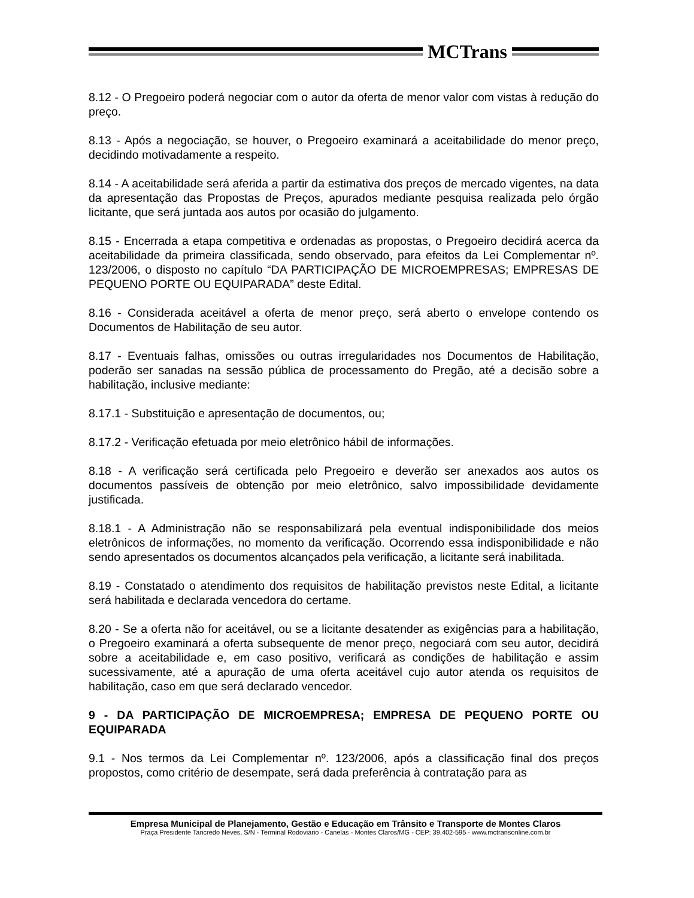MCTrans
8.12 - O Pregoeiro poderá negociar com o autor da oferta de menor valor com vistas à redução do preço.
8.13 - Após a negociação, se houver, o Pregoeiro examinará a aceitabilidade do menor preço, decidindo motivadamente a respeito.
8.14 - A aceitabilidade será aferida a partir da estimativa dos preços de mercado vigentes, na data da apresentação das Propostas de Preços, apurados mediante pesquisa realizada pelo órgão licitante, que será juntada aos autos por ocasião do julgamento.
8.15 - Encerrada a etapa competitiva e ordenadas as propostas, o Pregoeiro decidirá acerca da aceitabilidade da primeira classificada, sendo observado, para efeitos da Lei Complementar nº. 123/2006, o disposto no capítulo “DA PARTICIPAÇÃO DE MICROEMPRESAS; EMPRESAS DE PEQUENO PORTE OU EQUIPARADA” deste Edital.
8.16 - Considerada aceitável a oferta de menor preço, será aberto o envelope contendo os Documentos de Habilitação de seu autor.
8.17 - Eventuais falhas, omissões ou outras irregularidades nos Documentos de Habilitação, poderão ser sanadas na sessão pública de processamento do Pregão, até a decisão sobre a habilitação, inclusive mediante:
8.17.1 - Substituição e apresentação de documentos, ou;
8.17.2 - Verificação efetuada por meio eletrônico hábil de informações.
8.18 - A verificação será certificada pelo Pregoeiro e deverão ser anexados aos autos os documentos passíveis de obtenção por meio eletrônico, salvo impossibilidade devidamente justificada.
8.18.1 - A Administração não se responsabilizará pela eventual indisponibilidade dos meios eletrônicos de informações, no momento da verificação. Ocorrendo essa indisponibilidade e não sendo apresentados os documentos alcançados pela verificação, a licitante será inabilitada.
8.19 - Constatado o atendimento dos requisitos de habilitação previstos neste Edital, a licitante será habilitada e declarada vencedora do certame.
8.20 - Se a oferta não for aceitável, ou se a licitante desatender as exigências para a habilitação, o Pregoeiro examinará a oferta subsequente de menor preço, negociará com seu autor, decidirá sobre a aceitabilidade e, em caso positivo, verificará as condições de habilitação e assim sucessivamente, até a apuração de uma oferta aceitável cujo autor atenda os requisitos de habilitação, caso em que será declarado vencedor.
9 - DA PARTICIPAÇÃO DE MICROEMPRESA; EMPRESA DE PEQUENO PORTE OU EQUIPARADA
9.1 - Nos termos da Lei Complementar nº. 123/2006, após a classificação final dos preços propostos, como critério de desempate, será dada preferência à contratação para as
Empresa Municipal de Planejamento, Gestão e Educação em Trânsito e Transporte de Montes Claros
Praça Presidente Tancredo Neves, S/N - Terminal Rodoviário - Canelas - Montes Claros/MG - CEP: 39.402-595 - www.mctransonline.com.br